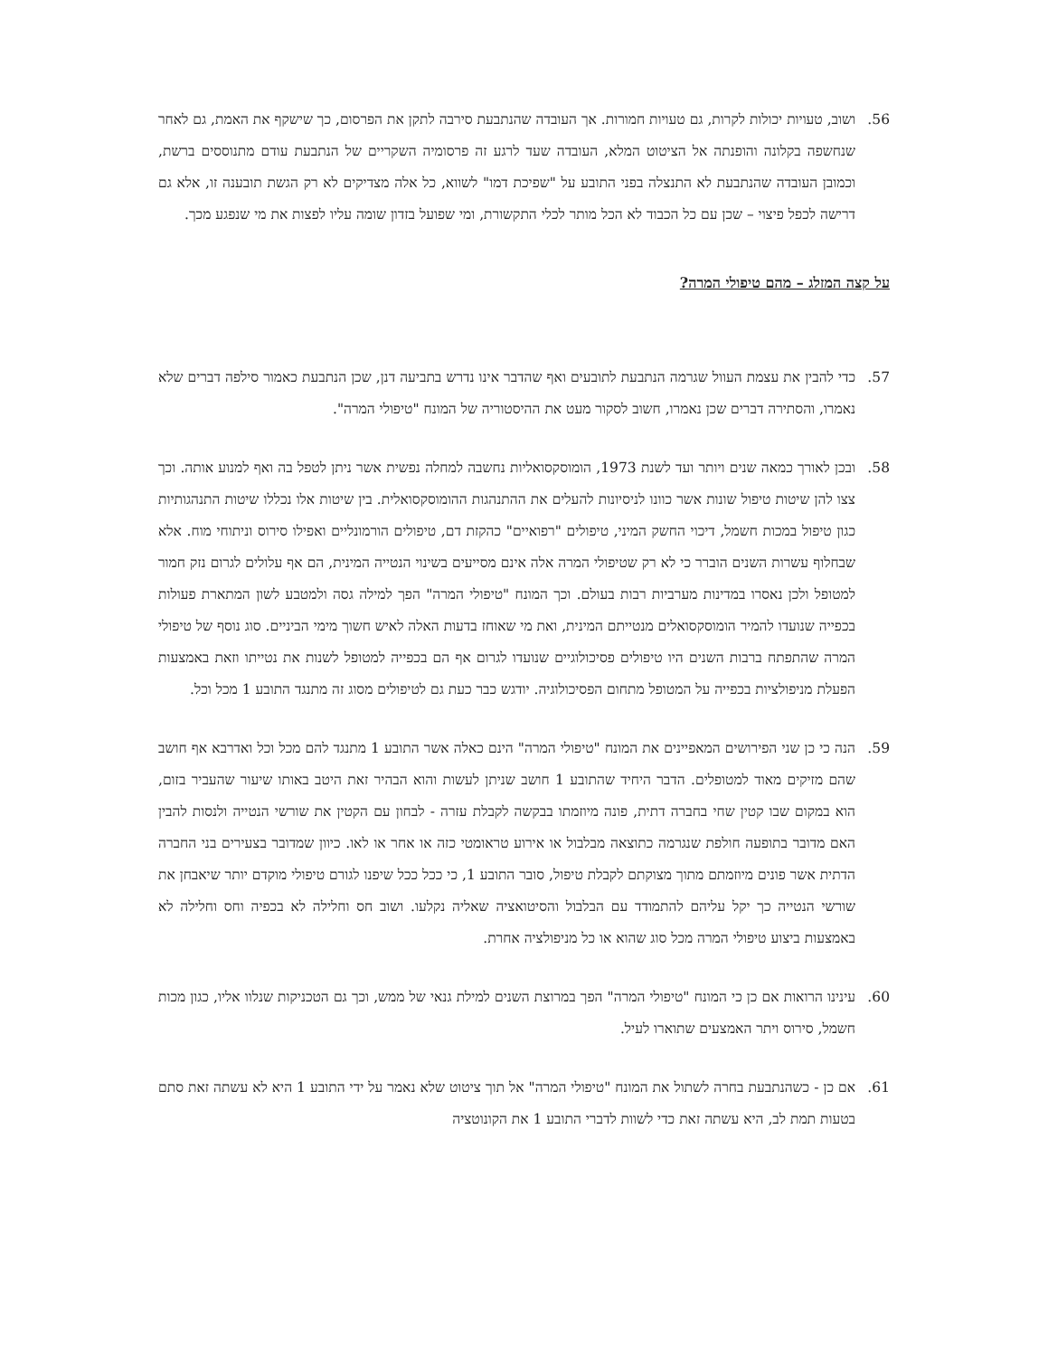56. ושוב, טעויות יכולות לקרות, גם טעויות חמורות. אך העובדה שהנתבעת סירבה לתקן את הפרסום, כך שישקף את האמת, גם לאחר שנחשפה בקלונה והופנתה אל הציטוט המלא, העובדה שעד לרגע זה פרסומיה השקריים של הנתבעת עודם מתנוססים ברשת, וכמובן העובדה שהנתבעת לא התנצלה בפני התובע על "שפיכת דמו" לשווא, כל אלה מצדיקים לא רק הגשת תובענה זו, אלא גם דרישה לכפל פיצוי – שכן עם כל הכבוד לא הכל מותר לכלי התקשורת, ומי שפועל בזדון שומה עליו לפצות את מי שנפגע מכך.
על קצה המזלג – מהם טיפולי המרה?
57. כדי להבין את עצמת העוול שגרמה הנתבעת לתובעים ואף שהדבר אינו נדרש בתביעה דנן, שכן הנתבעת כאמור סילפה דברים שלא נאמרו, והסתירה דברים שכן נאמרו, חשוב לסקור מעט את ההיסטוריה של המונח "טיפולי המרה".
58. ובכן לאורך כמאה שנים ויותר ועד לשנת 1973, הומוסקסואליות נחשבה למחלה נפשית אשר ניתן לטפל בה ואף למנוע אותה. וכך צצו להן שיטות טיפול שונות אשר כוונו לניסיונות להעלים את ההתנהגות ההומוסקסואלית. בין שיטות אלו נכללו שיטות התנהגותיות כגון טיפול במכות חשמל, דיכוי החשק המיני, טיפולים "רפואיים" כהקזת דם, טיפולים הורמונליים ואפילו סירוס וניתוחי מוח. אלא שבחלוף עשרות השנים הוברר כי לא רק שטיפולי המרה אלה אינם מסייעים בשינוי הנטייה המינית, הם אף עלולים לגרום נזק חמור למטופל ולכן נאסרו במדינות מערביות רבות בעולם. וכך המונח "טיפולי המרה" הפך למילה גסה ולמטבע לשון המתארת פעולות בכפייה שנועדו להמיר הומוסקסואלים מנטייתם המינית, ואת מי שאוחז בדעות האלה לאיש חשוך מימי הביניים. סוג נוסף של טיפולי המרה שהתפתח ברבות השנים היו טיפולים פסיכולוגיים שנועדו לגרום אף הם בכפייה למטופל לשנות את נטייתו וזאת באמצעות הפעלת מניפולציות בכפייה על המטופל מתחום הפסיכולוגיה. יודגש כבר כעת גם לטיפולים מסוג זה מתנגד התובע 1 מכל וכל.
59. הנה כי כן שני הפירושים המאפיינים את המונח "טיפולי המרה" הינם כאלה אשר התובע 1 מתנגד להם מכל וכל ואדרבא אף חושב שהם מזיקים מאוד למטופלים. הדבר היחיד שהתובע 1 חושב שניתן לעשות והוא הבהיר זאת היטב באותו שיעור שהעביר בזום, הוא במקום שבו קטין שחי בחברה דתית, פונה מיוזמתו בבקשה לקבלת עזרה - לבחון עם הקטין את שורשי הנטייה ולנסות להבין האם מדובר בתופעה חולפת שנגרמה כתוצאה מבלבול או אירוע טראומטי כזה או אחר או לאו. כיוון שמדובר בצעירים בני החברה הדתית אשר פונים מיוזמתם מתוך מצוקתם לקבלת טיפול, סובר התובע 1, כי ככל ככל שיפנו לגורם טיפולי מוקדם יותר שיאבחן את שורשי הנטייה כך יקל עליהם להתמודד עם הבלבול והסיטואציה שאליה נקלעו. ושוב חס וחלילה לא בכפיה וחס וחלילה לא באמצעות ביצוע טיפולי המרה מכל סוג שהוא או כל מניפולציה אחרת.
60. עינינו הרואות אם כן כי המונח "טיפולי המרה" הפך במרוצת השנים למילת גנאי של ממש, וכך גם הטכניקות שנלוו אליו, כגון מכות חשמל, סירוס ויתר האמצעים שתוארו לעיל.
61. אם כן - כשהנתבעת בחרה לשתול את המונח "טיפולי המרה" אל תוך ציטוט שלא נאמר על ידי התובע 1 היא לא עשתה זאת סתם בטעות תמת לב, היא עשתה זאת כדי לשוות לדברי התובע 1 את הקונוטציה